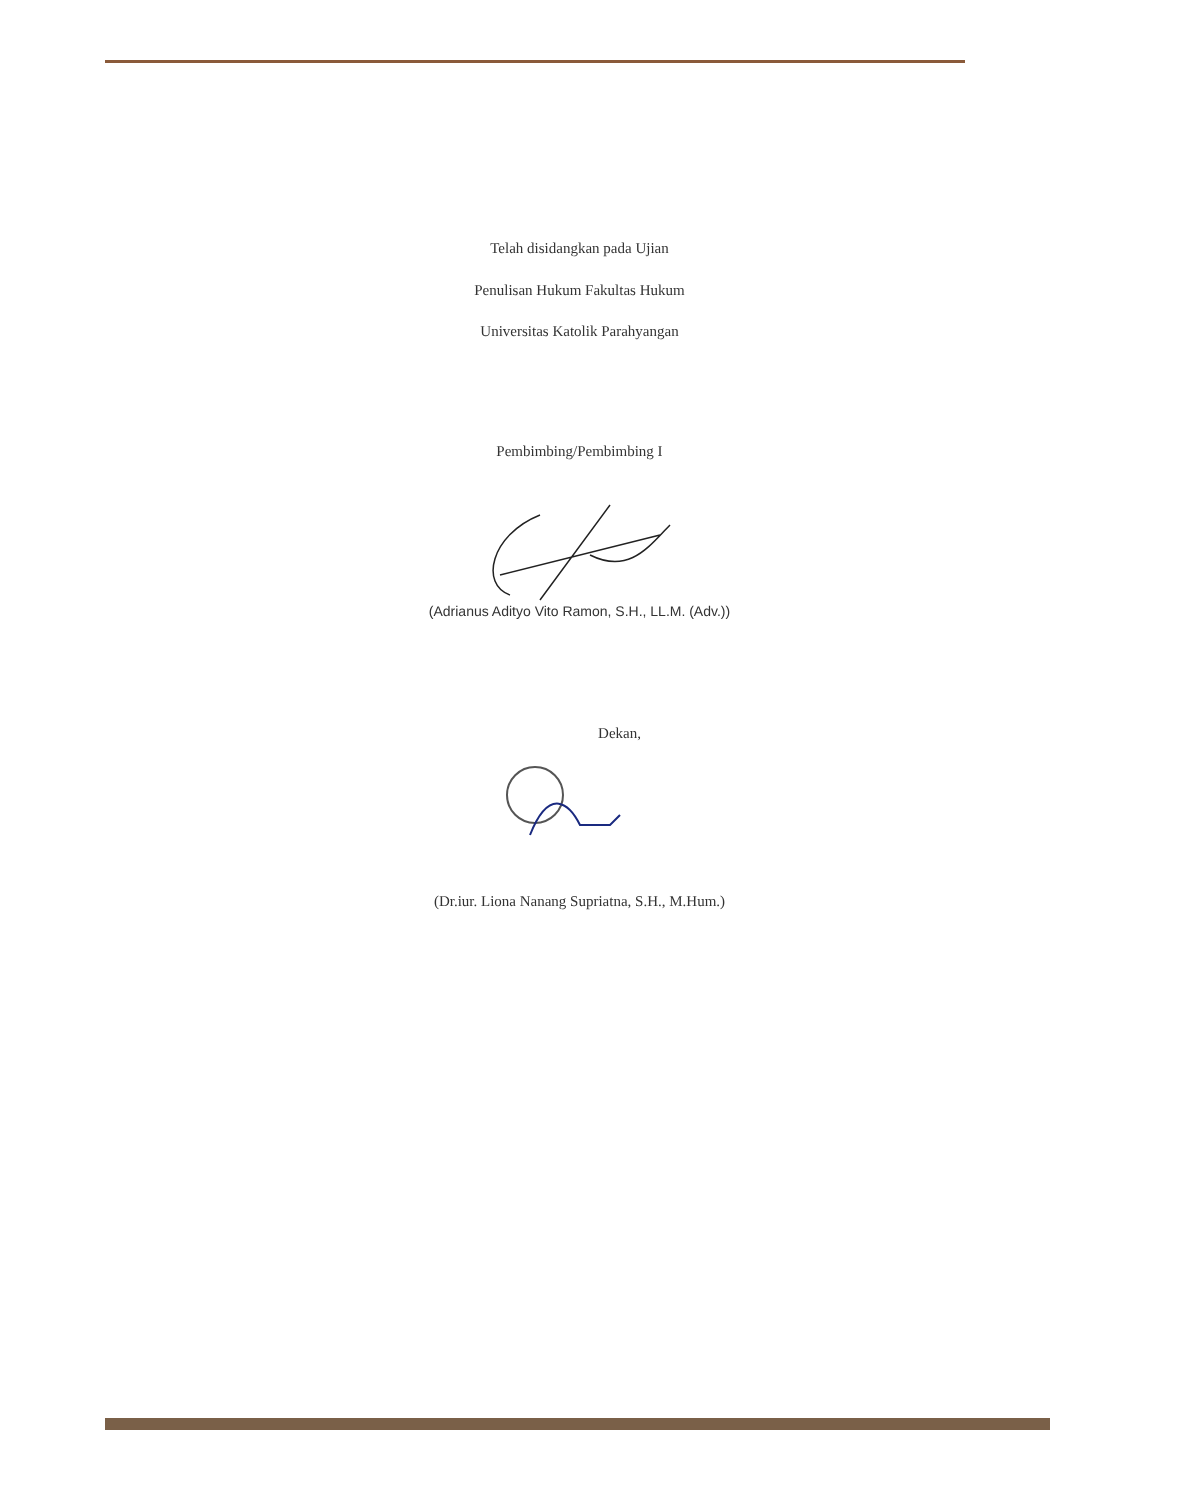Telah disidangkan pada Ujian
Penulisan Hukum Fakultas Hukum
Universitas Katolik Parahyangan
Pembimbing/Pembimbing I
(Adrianus Adityo Vito Ramon, S.H., LL.M. (Adv.))
Dekan,
(Dr.iur. Liona Nanang Supriatna, S.H., M.Hum.)